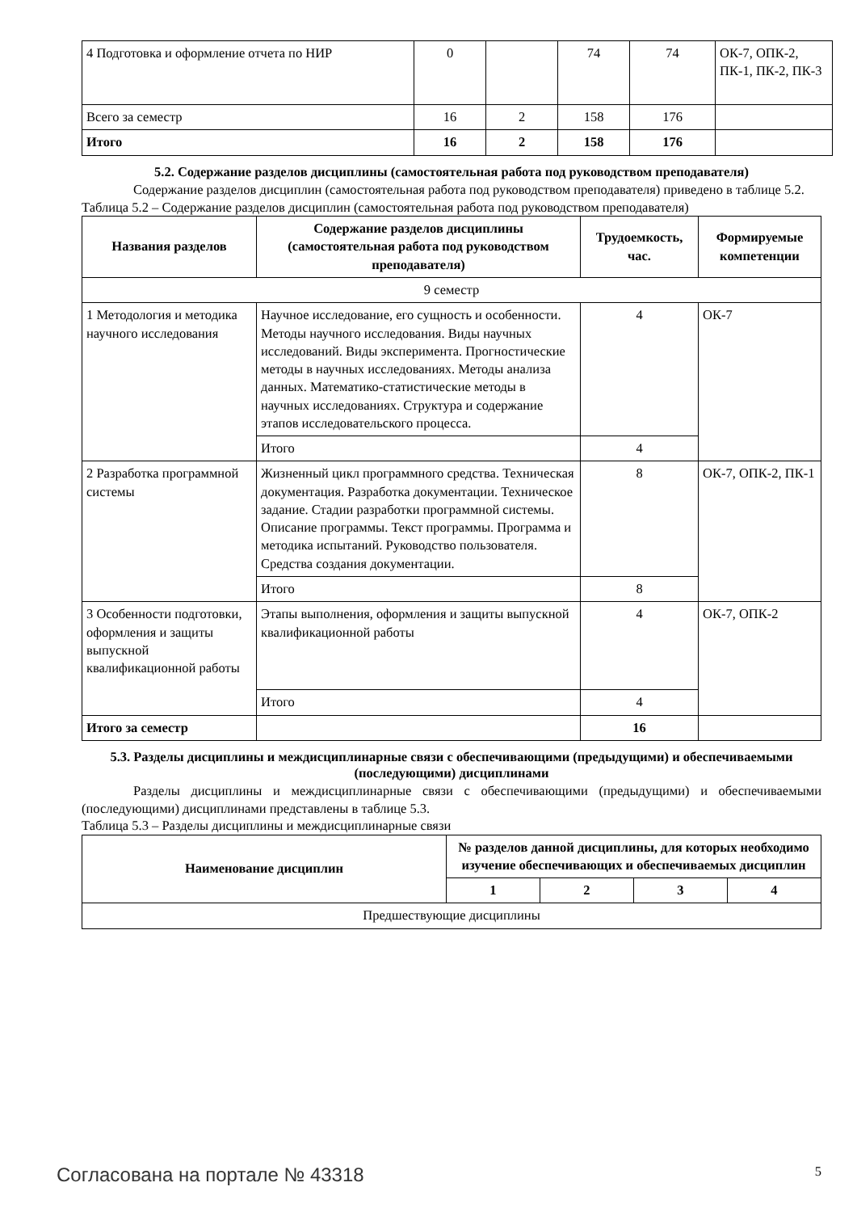| 4 Подготовка и оформление отчета по НИР | 0 | | 74 | 74 | ОК-7, ОПК-2, ПК-1, ПК-2, ПК-3 |
| Всего за семестр | 16 | 2 | 158 | 176 | |
| Итого | 16 | 2 | 158 | 176 | |
5.2. Содержание разделов дисциплины (самостоятельная работа под руководством преподавателя)
Содержание разделов дисциплин (самостоятельная работа под руководством преподавателя) приведено в таблице 5.2.
Таблица 5.2 – Содержание разделов дисциплин (самостоятельная работа под руководством преподавателя)
| Названия разделов | Содержание разделов дисциплины (самостоятельная работа под руководством преподавателя) | Трудоемкость, час. | Формируемые компетенции |
| --- | --- | --- | --- |
| 9 семестр | | | |
| 1 Методология и методика научного исследования | Научное исследование, его сущность и особенности. Методы научного исследования. Виды научных исследований. Виды эксперимента. Прогностические методы в научных исследованиях. Методы анализа данных. Математико-статистические методы в научных исследованиях. Структура и содержание этапов исследовательского процесса. | 4 | ОК-7 |
| | Итого | 4 | |
| 2 Разработка программной системы | Жизненный цикл программного средства. Техническая документация. Разработка документации. Техническое задание. Стадии разработки программной системы. Описание программы. Текст программы. Программа и методика испытаний. Руководство пользователя. Средства создания документации. | 8 | ОК-7, ОПК-2, ПК-1 |
| | Итого | 8 | |
| 3 Особенности подготовки, оформления и защиты выпускной квалификационной работы | Этапы выполнения, оформления и защиты выпускной квалификационной работы | 4 | ОК-7, ОПК-2 |
| | Итого | 4 | |
| Итого за семестр | | 16 | |
5.3. Разделы дисциплины и междисциплинарные связи с обеспечивающими (предыдущими) и обеспечиваемыми (последующими) дисциплинами
Разделы дисциплины и междисциплинарные связи с обеспечивающими (предыдущими) и обеспечиваемыми (последующими) дисциплинами представлены в таблице 5.3.
Таблица 5.3 – Разделы дисциплины и междисциплинарные связи
| Наименование дисциплин | № разделов данной дисциплины, для которых необходимо изучение обеспечивающих и обеспечиваемых дисциплин | | | |
| --- | --- | --- | --- | --- |
| | 1 | 2 | 3 | 4 |
| Предшествующие дисциплины | | | | |
Согласована на портале № 43318 5